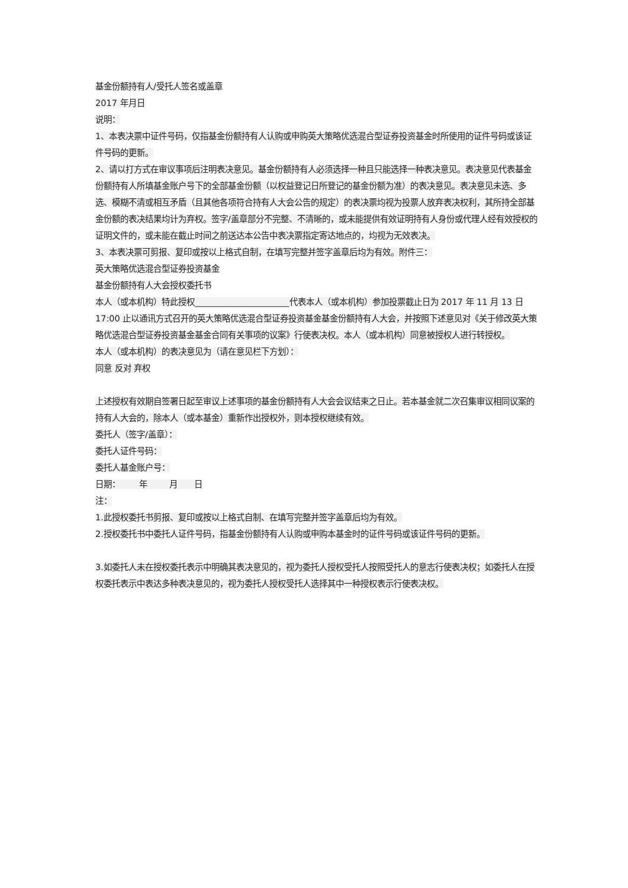基金份额持有人/受托人签名或盖章
2017 年月日
说明：
1、本表决票中证件号码，仅指基金份额持有人认购或申购英大策略优选混合型证券投资基金时所使用的证件号码或该证件号码的更新。
2、请以打方式在审议事项后注明表决意见。基金份额持有人必须选择一种且只能选择一种表决意见。表决意见代表基金份额持有人所填基金账户号下的全部基金份额（以权益登记日所登记的基金份额为准）的表决意见。表决意见未选、多选、模糊不清或相互矛盾（且其他各项符合持有人大会公告的规定）的表决票均视为投票人放弃表决权利，其所持全部基金份额的表决结果均计为弃权。签字/盖章部分不完整、不清晰的，或未能提供有效证明持有人身份或代理人经有效授权的证明文件的，或未能在截止时间之前送达本公告中表决票指定寄达地点的，均视为无效表决。
3、本表决票可剪报、复印或按以上格式自制，在填写完整并签字盖章后均为有效。附件三：
英大策略优选混合型证券投资基金
基金份额持有人大会授权委托书
本人（或本机构）特此授权______________________代表本人（或本机构）参加投票截止日为 2017 年 11 月 13 日 17:00 止以通讯方式召开的英大策略优选混合型证券投资基金基金份额持有人大会，并按照下述意见对《关于修改英大策略优选混合型证券投资基金基金合同有关事项的议案》行使表决权。本人（或本机构）同意被授权人进行转授权。
本人（或本机构）的表决意见为（请在意见栏下方划）：
同意 反对 弃权
上述授权有效期自签署日起至审议上述事项的基金份额持有人大会会议结束之日止。若本基金就二次召集审议相同议案的持有人大会的，除本人（或本基金）重新作出授权外，则本授权继续有效。
委托人（签字/盖章）：
委托人证件号码：
委托人基金账户号：
日期： 年 月 日
注：
1.此授权委托书剪报、复印或按以上格式自制、在填写完整并签字盖章后均为有效。
2.授权委托书中委托人证件号码，指基金份额持有人认购或申购本基金时的证件号码或该证件号码的更新。
3.如委托人未在授权委托表示中明确其表决意见的，视为委托人授权受托人按照受托人的意志行使表决权；如委托人在授权委托表示中表达多种表决意见的，视为委托人授权受托人选择其中一种授权表示行使表决权。